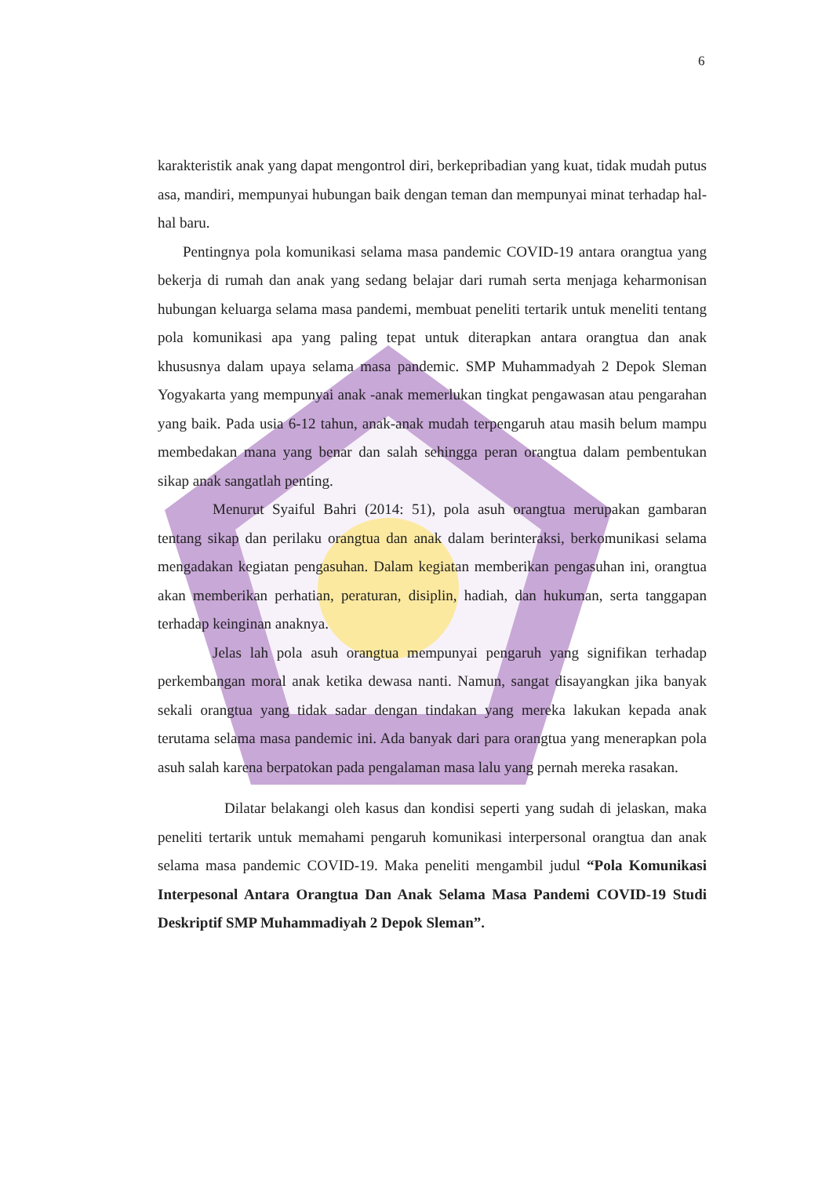6
karakteristik anak yang dapat mengontrol diri, berkepribadian yang kuat, tidak mudah putus asa, mandiri, mempunyai hubungan baik dengan teman dan mempunyai minat terhadap hal-hal baru.
Pentingnya pola komunikasi selama masa pandemic COVID-19 antara orangtua yang bekerja di rumah dan anak yang sedang belajar dari rumah serta menjaga keharmonisan hubungan keluarga selama masa pandemi, membuat peneliti tertarik untuk meneliti tentang pola komunikasi apa yang paling tepat untuk diterapkan antara orangtua dan anak khususnya dalam upaya selama masa pandemic. SMP Muhammadyah 2 Depok Sleman Yogyakarta yang mempunyai anak -anak memerlukan tingkat pengawasan atau pengarahan yang baik. Pada usia 6-12 tahun, anak-anak mudah terpengaruh atau masih belum mampu membedakan mana yang benar dan salah sehingga peran orangtua dalam pembentukan sikap anak sangatlah penting.
Menurut Syaiful Bahri (2014: 51), pola asuh orangtua merupakan gambaran tentang sikap dan perilaku orangtua dan anak dalam berinteraksi, berkomunikasi selama mengadakan kegiatan pengasuhan. Dalam kegiatan memberikan pengasuhan ini, orangtua akan memberikan perhatian, peraturan, disiplin, hadiah, dan hukuman, serta tanggapan terhadap keinginan anaknya.
Jelas lah pola asuh orangtua mempunyai pengaruh yang signifikan terhadap perkembangan moral anak ketika dewasa nanti. Namun, sangat disayangkan jika banyak sekali orangtua yang tidak sadar dengan tindakan yang mereka lakukan kepada anak terutama selama masa pandemic ini. Ada banyak dari para orangtua yang menerapkan pola asuh salah karena berpatokan pada pengalaman masa lalu yang pernah mereka rasakan.
Dilatar belakangi oleh kasus dan kondisi seperti yang sudah di jelaskan, maka peneliti tertarik untuk memahami pengaruh komunikasi interpersonal orangtua dan anak selama masa pandemic COVID-19. Maka peneliti mengambil judul “Pola Komunikasi Interpesonal Antara Orangtua Dan Anak Selama Masa Pandemi COVID-19 Studi Deskriptif SMP Muhammadiyah 2 Depok Sleman”.